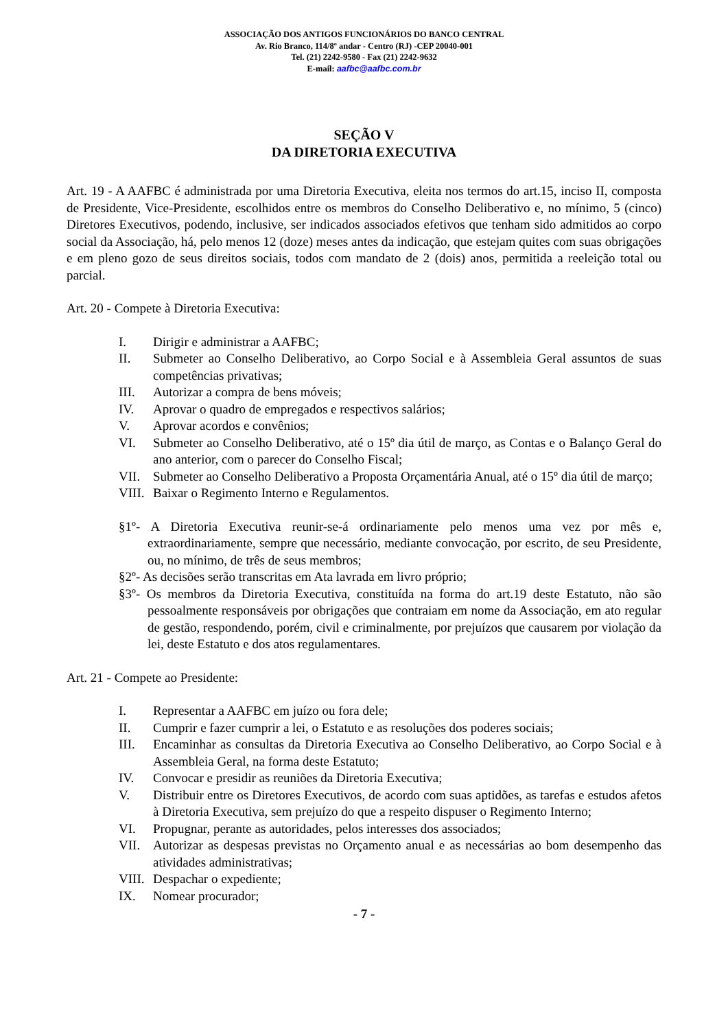ASSOCIAÇÃO DOS ANTIGOS FUNCIONÁRIOS DO BANCO CENTRAL
Av. Rio Branco, 114/8º andar - Centro (RJ) -CEP 20040-001
Tel. (21) 2242-9580 - Fax (21) 2242-9632
E-mail: aafbc@aafbc.com.br
SEÇÃO V
DA DIRETORIA EXECUTIVA
Art. 19 - A AAFBC é administrada por uma Diretoria Executiva, eleita nos termos do art.15, inciso II, composta de Presidente, Vice-Presidente, escolhidos entre os membros do Conselho Deliberativo e, no mínimo, 5 (cinco) Diretores Executivos, podendo, inclusive, ser indicados associados efetivos que tenham sido admitidos ao corpo social da Associação, há, pelo menos 12 (doze) meses antes da indicação, que estejam quites com suas obrigações e em pleno gozo de seus direitos sociais, todos com mandato de 2 (dois) anos, permitida a reeleição total ou parcial.
Art. 20 - Compete à Diretoria Executiva:
I. Dirigir e administrar a AAFBC;
II. Submeter ao Conselho Deliberativo, ao Corpo Social e à Assembleia Geral assuntos de suas competências privativas;
III. Autorizar a compra de bens móveis;
IV. Aprovar o quadro de empregados e respectivos salários;
V. Aprovar acordos e convênios;
VI. Submeter ao Conselho Deliberativo, até o 15º dia útil de março, as Contas e o Balanço Geral do ano anterior, com o parecer do Conselho Fiscal;
VII. Submeter ao Conselho Deliberativo a Proposta Orçamentária Anual, até o 15º dia útil de março;
VIII. Baixar o Regimento Interno e Regulamentos.
§1º- A Diretoria Executiva reunir-se-á ordinariamente pelo menos uma vez por mês e, extraordinariamente, sempre que necessário, mediante convocação, por escrito, de seu Presidente, ou, no mínimo, de três de seus membros;
§2º- As decisões serão transcritas em Ata lavrada em livro próprio;
§3º- Os membros da Diretoria Executiva, constituída na forma do art.19 deste Estatuto, não são pessoalmente responsáveis por obrigações que contraiam em nome da Associação, em ato regular de gestão, respondendo, porém, civil e criminalmente, por prejuízos que causarem por violação da lei, deste Estatuto e dos atos regulamentares.
Art. 21 - Compete ao Presidente:
I. Representar a AAFBC em juízo ou fora dele;
II. Cumprir e fazer cumprir a lei, o Estatuto e as resoluções dos poderes sociais;
III. Encaminhar as consultas da Diretoria Executiva ao Conselho Deliberativo, ao Corpo Social e à Assembleia Geral, na forma deste Estatuto;
IV. Convocar e presidir as reuniões da Diretoria Executiva;
V. Distribuir entre os Diretores Executivos, de acordo com suas aptidões, as tarefas e estudos afetos à Diretoria Executiva, sem prejuízo do que a respeito dispuser o Regimento Interno;
VI. Propugnar, perante as autoridades, pelos interesses dos associados;
VII. Autorizar as despesas previstas no Orçamento anual e as necessárias ao bom desempenho das atividades administrativas;
VIII. Despachar o expediente;
IX. Nomear procurador;
- 7 -